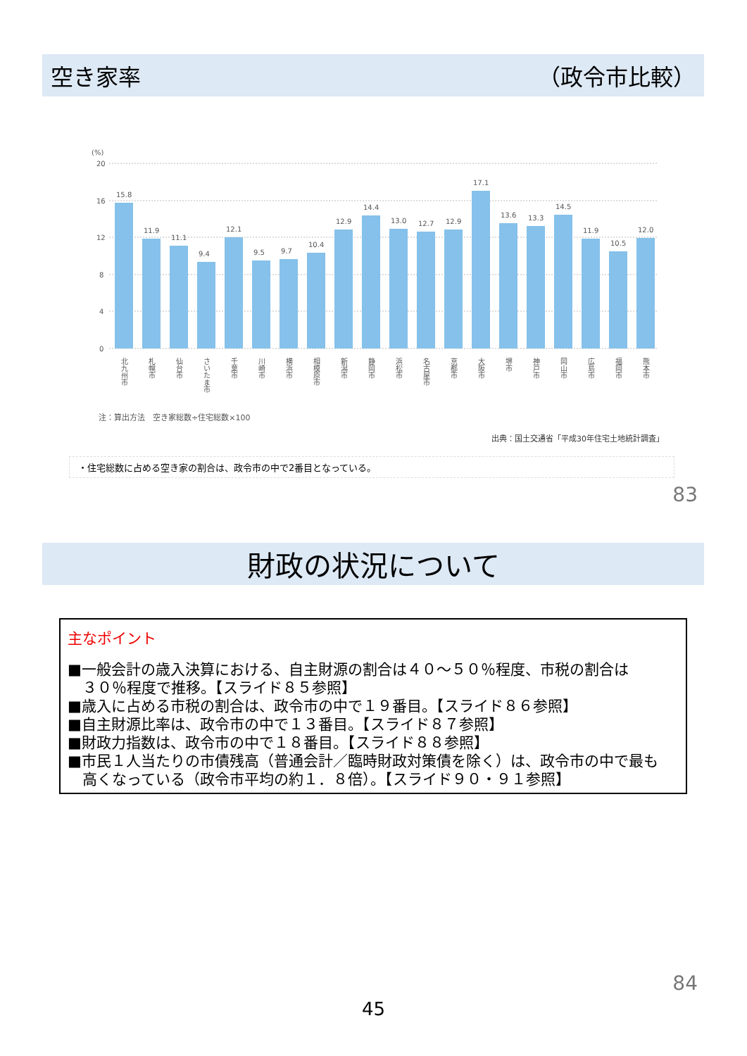空き家率 （政令市比較）
(%)
20
16
12
8
4
0
15.8
11.9
11.1
9.4
12.1
9.5
9.7
10.4
12.9
14.4
13.0
12.7
12.9
17.1
13.6
13.3
14.5
11.9
10.5
12.0
北九州市
札幌市
仙台市
さいたま市
千葉市
川崎市
横浜市
相模原市
新潟市
静岡市
浜松市
名古屋市
京都市
大阪市
堺市
神戸市
岡山市
広島市
福岡市
熊本市
注：算出方法　空き家総数÷住宅総数×100
出典：国土交通省「平成30年住宅土地統計調査」
・住宅総数に占める空き家の割合は、政令市の中で2番目となっている。
83
財政の状況について
主なポイント
■一般会計の歳入決算における、自主財源の割合は４０～５０％程度、市税の割合は
３０％程度で推移。【スライド８５参照】
■歳入に占める市税の割合は、政令市の中で１９番目。【スライド８６参照】
■自主財源比率は、政令市の中で１３番目。【スライド８７参照】
■財政力指数は、政令市の中で１８番目。【スライド８８参照】
■市民１人当たりの市債残高（普通会計／臨時財政対策債を除く）は、政令市の中で最も
高くなっている（政令市平均の約１．８倍）。【スライド９０・９１参照】
84
45